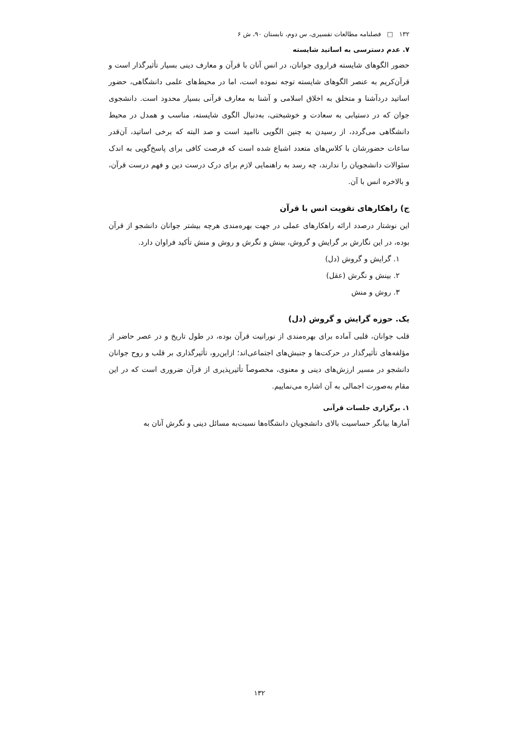۱۳۲ □ فصلنامه مطالعات تفسیری، س دوم، تابستان ۹۰، ش ۶
۷. عدم دسترسی به اساتید شایسته
حضور الگوهای شایسته فراروی جوانان، در انس آنان با قرآن و معارف دینی بسیار تأثیرگذار است و قرآن‌کریم به عنصر الگوهای شایسته توجه نموده است، اما در محیط‌های علمی دانشگاهی، حضور اساتید دردآشنا و متخلق به اخلاق اسلامی و آشنا به معارف قرآنی بسیار محدود است. دانشجوی جوان که در دستیابی به سعادت و خوشبختی، به‌دنبال الگوی شایسته، مناسب و همدل در محیط دانشگاهی می‌گردد، از رسیدن به چنین الگویی ناامید است و صد البته که برخی اساتید، آن‌قدر ساعات حضورشان با کلاس‌های متعدد اشباع شده است که فرصت کافی برای پاسخ‌گویی به اندک سئوالات دانشجویان را ندارند، چه رسد به راهنمایی لازم برای درک درست دین و فهم درست قرآن، و بالاخره انس با آن.
ج) راهکارهای تقویت انس با قرآن
این نوشتار درصدد ارائه راهکارهای عملی در جهت بهره‌مندی هرچه بیشتر جوانان دانشجو از قرآن بوده، در این نگارش بر گرایش و گروش، بینش و نگرش و روش و منش تأکید فراوان دارد.
۱. گرایش و گروش (دل)
۲. بینش و نگرش (عقل)
۳. روش و منش
یک. حوزه گرایش و گروش (دل)
قلب جوانان، قلبی آماده برای بهره‌مندی از نورانیت قرآن بوده، در طول تاریخ و در عصر حاضر از مؤلفه‌های تأثیرگذار در حرکت‌ها و جنبش‌های اجتماعی‌اند؛ ازاین‌رو، تأثیرگذاری بر قلب و روح جوانان دانشجو در مسیر ارزش‌های دینی و معنوی، مخصوصاً تأثیرپذیری از قرآن ضروری است که در این مقام به‌صورت اجمالی به آن اشاره می‌نماییم.
۱. برگزاری جلسات قرآنی
آمارها بیانگر حساسیت بالای دانشجویان دانشگاه‌ها نسبت‌به مسائل دینی و نگرش آنان به
۱۳۲